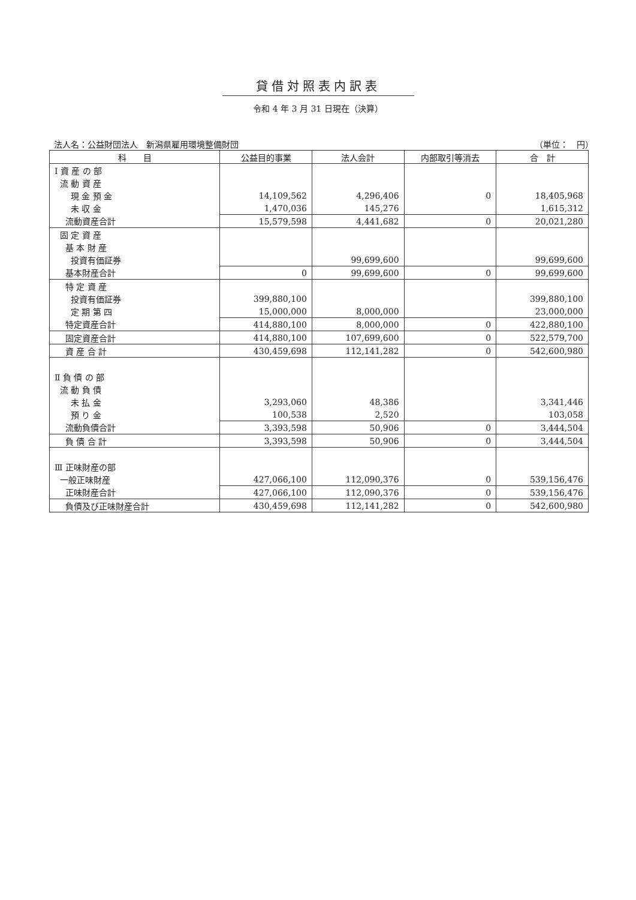貸借対照表内訳表
令和 4 年 3 月 31 日現在（決算）
法人名：公益財団法人　新潟県雇用環境整備財団 （単位：　円）
| 科 目 | 公益目的事業 | 法人会計 | 内部取引等消去 | 合 計 |
| --- | --- | --- | --- | --- |
| Ⅰ 資 産 の 部 | | | | |
| 流 動 資 産 | | | | |
| 現 金 預 金 | 14,109,562 | 4,296,406 | 0 | 18,405,968 |
| 未 収 金 | 1,470,036 | 145,276 | | 1,615,312 |
| 流動資産合計 | 15,579,598 | 4,441,682 | 0 | 20,021,280 |
| 固 定 資 産 | | | | |
| 基 本 財 産 | | | | |
| 投資有価証券 | | 99,699,600 | | 99,699,600 |
| 基本財産合計 | 0 | 99,699,600 | 0 | 99,699,600 |
| 特 定 資 産 | | | | |
| 投資有価証券 | 399,880,100 | | | 399,880,100 |
| 定 期 第 四 | 15,000,000 | 8,000,000 | | 23,000,000 |
| 特定資産合計 | 414,880,100 | 8,000,000 | 0 | 422,880,100 |
| 固定資産合計 | 414,880,100 | 107,699,600 | 0 | 522,579,700 |
| 資 産 合 計 | 430,459,698 | 112,141,282 | 0 | 542,600,980 |
| Ⅱ 負 債 の 部 | | | | |
| 流 動 負 債 | | | | |
| 未 払 金 | 3,293,060 | 48,386 | | 3,341,446 |
| 預 り 金 | 100,538 | 2,520 | | 103,058 |
| 流動負債合計 | 3,393,598 | 50,906 | 0 | 3,444,504 |
| 負 債 合 計 | 3,393,598 | 50,906 | 0 | 3,444,504 |
| Ⅲ 正味財産の部 | | | | |
| 一般正味財産 | 427,066,100 | 112,090,376 | 0 | 539,156,476 |
| 正味財産合計 | 427,066,100 | 112,090,376 | 0 | 539,156,476 |
| 負債及び正味財産合計 | 430,459,698 | 112,141,282 | 0 | 542,600,980 |